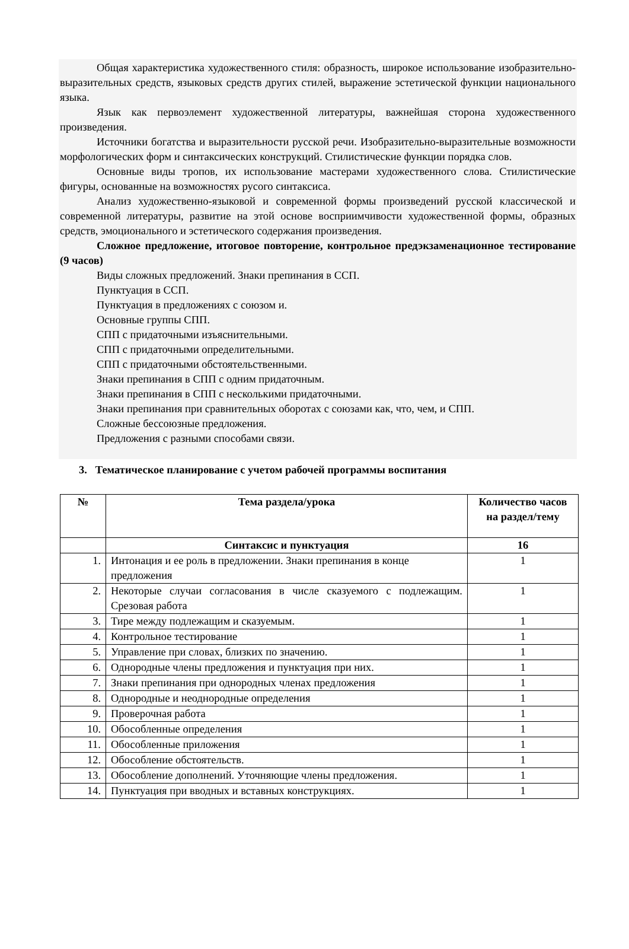Общая характеристика художественного стиля: образность, широкое использование изобразительно-выразительных средств, языковых средств других стилей, выражение эстетической функции национального языка.
Язык как первоэлемент художественной литературы, важнейшая сторона художественного произведения.
Источники богатства и выразительности русской речи. Изобразительно-выразительные возможности морфологических форм и синтаксических конструкций. Стилистические функции порядка слов.
Основные виды тропов, их использование мастерами художественного слова. Стилистические фигуры, основанные на возможностях русого синтаксиса.
Анализ художественно-языковой и современной формы произведений русской классической и современной литературы, развитие на этой основе восприимчивости художественной формы, образных средств, эмоционального и эстетического содержания произведения.
Сложное предложение, итоговое повторение, контрольное предэкзаменационное тестирование (9 часов)
Виды сложных предложений. Знаки препинания в ССП.
Пунктуация в ССП.
Пунктуация в предложениях с союзом и.
Основные группы СПП.
СПП с придаточными изъяснительными.
СПП с придаточными определительными.
СПП с придаточными обстоятельственными.
Знаки препинания в СПП с одним придаточным.
Знаки препинания в СПП с несколькими придаточными.
Знаки препинания при сравнительных оборотах с союзами как, что, чем, и СПП.
Сложные бессоюзные предложения.
Предложения с разными способами связи.
3. Тематическое планирование с учетом рабочей программы воспитания
| № | Тема раздела/урока | Количество часов на раздел/тему |
| --- | --- | --- |
| | Синтаксис и пунктуация | 16 |
| 1. | Интонация и ее роль в предложении. Знаки препинания в конце предложения | 1 |
| 2. | Некоторые случаи согласования в числе сказуемого с подлежащим. Срезовая работа | 1 |
| 3. | Тире между подлежащим и сказуемым. | 1 |
| 4. | Контрольное тестирование | 1 |
| 5. | Управление при словах, близких по значению. | 1 |
| 6. | Однородные члены предложения и пунктуация при них. | 1 |
| 7. | Знаки препинания при однородных членах предложения | 1 |
| 8. | Однородные и неоднородные определения | 1 |
| 9. | Проверочная работа | 1 |
| 10. | Обособленные определения | 1 |
| 11. | Обособленные приложения | 1 |
| 12. | Обособление обстоятельств. | 1 |
| 13. | Обособление дополнений. Уточняющие члены предложения. | 1 |
| 14. | Пунктуация при вводных и вставных конструкциях. | 1 |